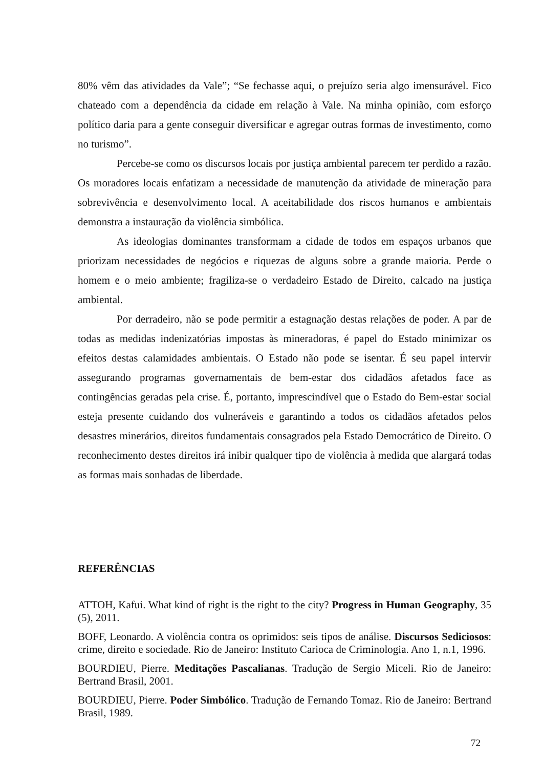80% vêm das atividades da Vale”; “Se fechasse aqui, o prejuízo seria algo imensurável. Fico chateado com a dependência da cidade em relação à Vale. Na minha opinião, com esforço político daria para a gente conseguir diversificar e agregar outras formas de investimento, como no turismo”.
Percebe-se como os discursos locais por justiça ambiental parecem ter perdido a razão. Os moradores locais enfatizam a necessidade de manutenção da atividade de mineração para sobrevivência e desenvolvimento local. A aceitabilidade dos riscos humanos e ambientais demonstra a instauração da violência simbólica.
As ideologias dominantes transformam a cidade de todos em espaços urbanos que priorizam necessidades de negócios e riquezas de alguns sobre a grande maioria. Perde o homem e o meio ambiente; fragiliza-se o verdadeiro Estado de Direito, calcado na justiça ambiental.
Por derradeiro, não se pode permitir a estagnação destas relações de poder. A par de todas as medidas indenizatórias impostas às mineradoras, é papel do Estado minimizar os efeitos destas calamidades ambientais. O Estado não pode se isentar. É seu papel intervir assegurando programas governamentais de bem-estar dos cidadãos afetados face as contingências geradas pela crise. É, portanto, imprescindível que o Estado do Bem-estar social esteja presente cuidando dos vulneráveis e garantindo a todos os cidadãos afetados pelos desastres minerários, direitos fundamentais consagrados pela Estado Democrático de Direito. O reconhecimento destes direitos irá inibir qualquer tipo de violência à medida que alargará todas as formas mais sonhadas de liberdade.
REFERÊNCIAS
ATTOH, Kafui. What kind of right is the right to the city? Progress in Human Geography, 35 (5), 2011.
BOFF, Leonardo. A violência contra os oprimidos: seis tipos de análise. Discursos Sediciosos: crime, direito e sociedade. Rio de Janeiro: Instituto Carioca de Criminologia. Ano 1, n.1, 1996.
BOURDIEU, Pierre. Meditações Pascalianas. Tradução de Sergio Miceli. Rio de Janeiro: Bertrand Brasil, 2001.
BOURDIEU, Pierre. Poder Simbólico. Tradução de Fernando Tomaz. Rio de Janeiro: Bertrand Brasil, 1989.
72